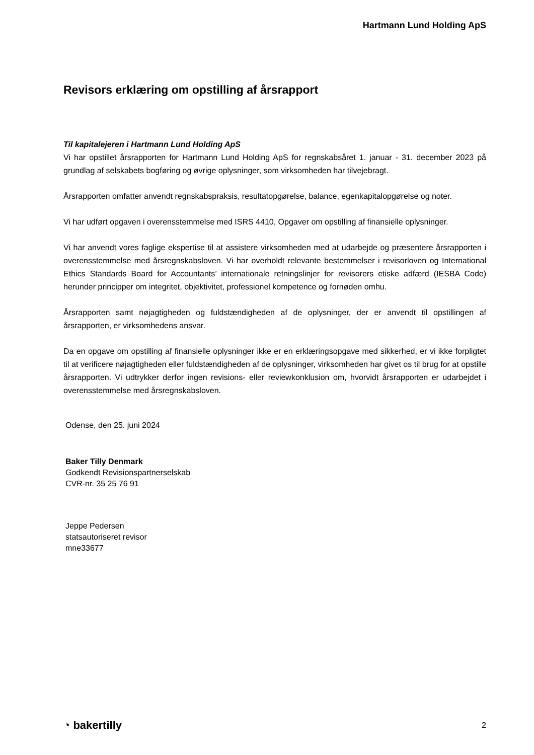Hartmann Lund Holding ApS
Revisors erklæring om opstilling af årsrapport
Til kapitalejeren i Hartmann Lund Holding ApS
Vi har opstillet årsrapporten for Hartmann Lund Holding ApS for regnskabsåret 1. januar - 31. december 2023 på grundlag af selskabets bogføring og øvrige oplysninger, som virksomheden har tilvejebragt.
Årsrapporten omfatter anvendt regnskabspraksis, resultatopgørelse, balance, egenkapitalopgørelse og noter.
Vi har udført opgaven i overensstemmelse med ISRS 4410, Opgaver om opstilling af finansielle oplysninger.
Vi har anvendt vores faglige ekspertise til at assistere virksomheden med at udarbejde og præsentere årsrapporten i overensstemmelse med årsregnskabsloven. Vi har overholdt relevante bestemmelser i revisorloven og International Ethics Standards Board for Accountants’ internationale retningslinjer for revisorers etiske adfærd (IESBA Code) herunder principper om integritet, objektivitet, professionel kompetence og fornøden omhu.
Årsrapporten samt nøjagtigheden og fuldstændigheden af de oplysninger, der er anvendt til opstillingen af årsrapporten, er virksomhedens ansvar.
Da en opgave om opstilling af finansielle oplysninger ikke er en erklæringsopgave med sikkerhed, er vi ikke forpligtet til at verificere nøjagtigheden eller fuldstændigheden af de oplysninger, virksomheden har givet os til brug for at opstille årsrapporten. Vi udtrykker derfor ingen revisions- eller reviewkonklusion om, hvorvidt årsrapporten er udarbejdet i overensstemmelse med årsregnskabsloven.
Odense, den 25. juni 2024
Baker Tilly Denmark
Godkendt Revisionspartnerselskab
CVR-nr. 35 25 76 91
Jeppe Pedersen
statsautoriseret revisor
mne33677
◔ bakertilly 2